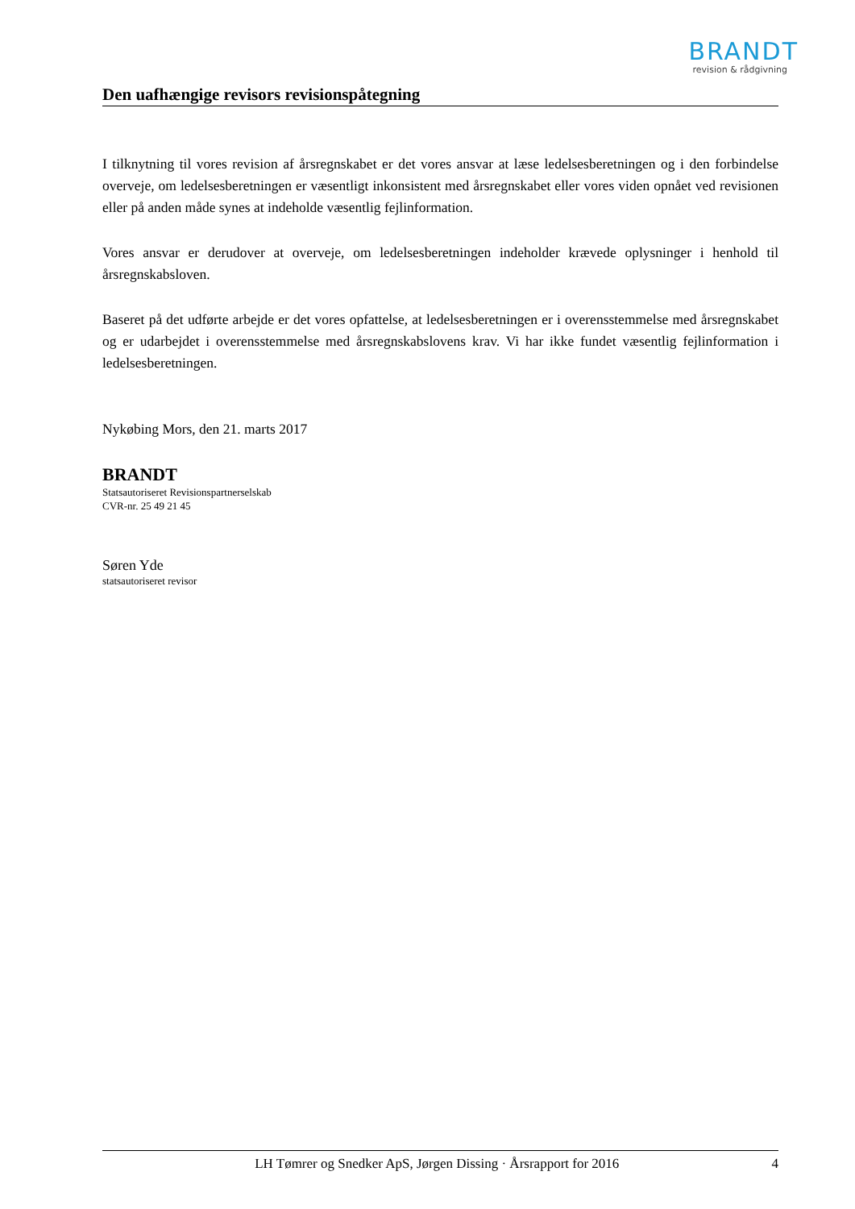BRANDT
revision & rådgivning
Den uafhængige revisors revisionspåtegning
I tilknytning til vores revision af årsregnskabet er det vores ansvar at læse ledelsesberetningen og i den forbindelse overveje, om ledelsesberetningen er væsentligt inkonsistent med årsregnskabet eller vores viden opnået ved revisionen eller på anden måde synes at indeholde væsentlig fejlinformation.
Vores ansvar er derudover at overveje, om ledelsesberetningen indeholder krævede oplysninger i henhold til årsregnskabsloven.
Baseret på det udførte arbejde er det vores opfattelse, at ledelsesberetningen er i overensstemmelse med årsregnskabet og er udarbejdet i overensstemmelse med årsregnskabslovens krav. Vi har ikke fundet væsentlig fejlinformation i ledelsesberetningen.
Nykøbing Mors, den 21. marts 2017
BRANDT
Statsautoriseret Revisionspartnerselskab
CVR-nr. 25 49 21 45
Søren Yde
statsautoriseret revisor
LH Tømrer og Snedker ApS, Jørgen Dissing · Årsrapport for 2016 4